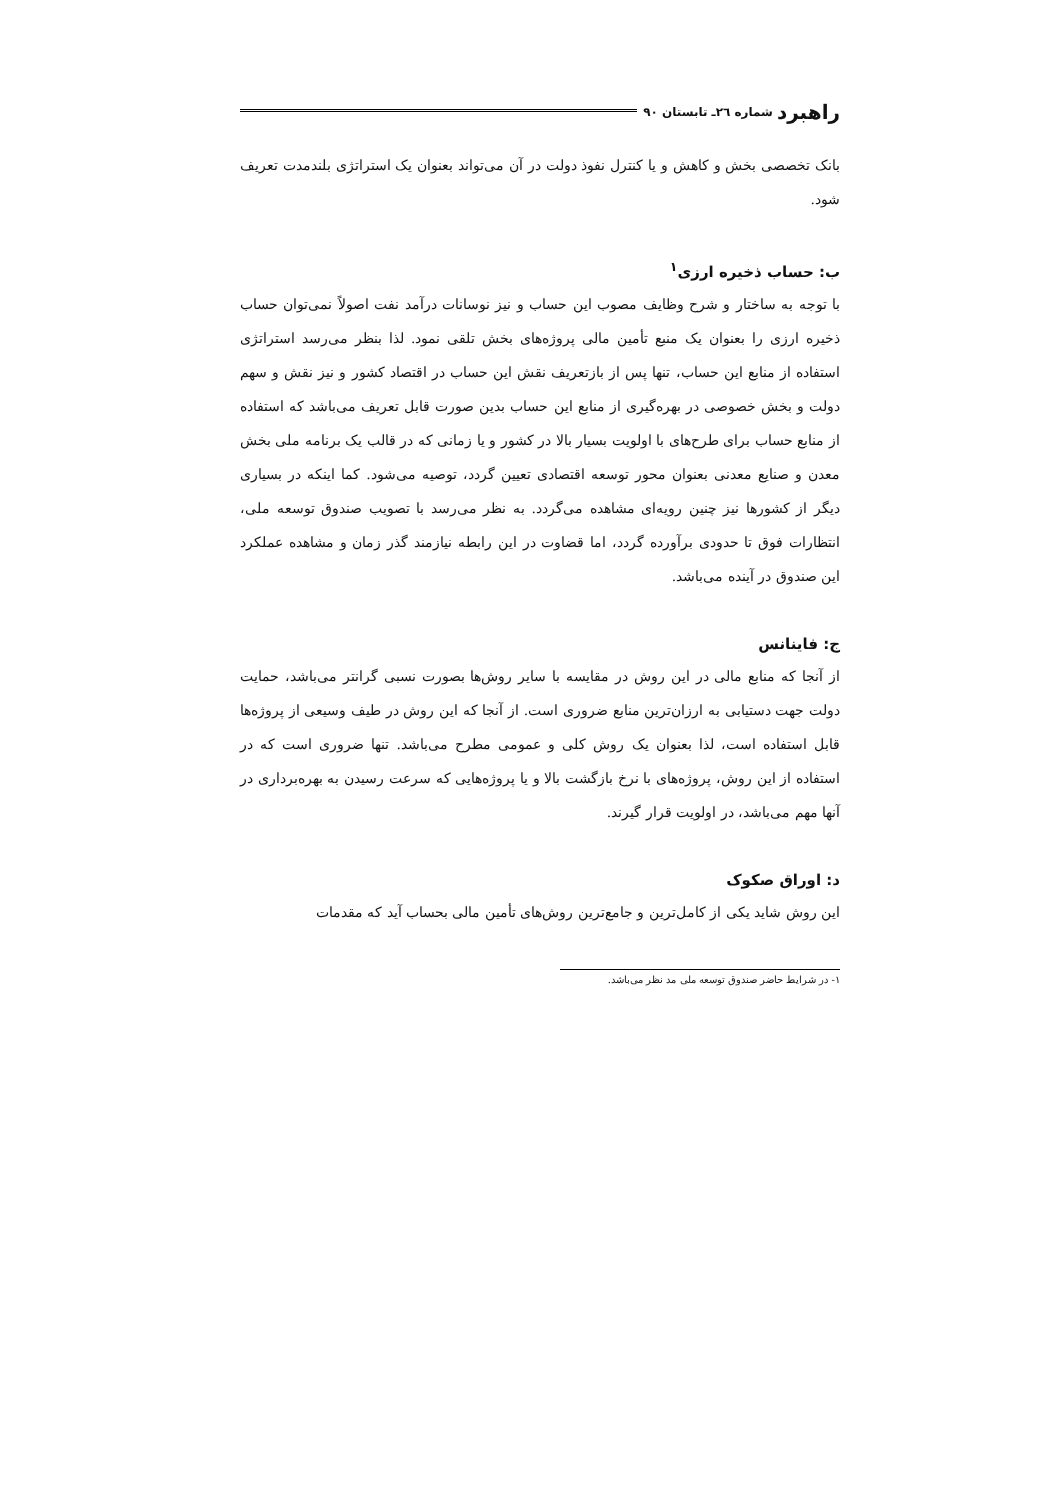راهبرد شماره ٢٦ـ تابستان ٩٠
بانک تخصصی بخش و کاهش و یا کنترل نفوذ دولت در آن می‌تواند بعنوان یک استراتژی بلندمدت تعریف شود.
ب: حساب ذخیره ارزی<sup>١</sup>
با توجه به ساختار و شرح وظایف مصوب این حساب و نیز نوسانات درآمد نفت اصولاً نمی‌توان حساب ذخیره ارزی را بعنوان یک منبع تأمین مالی پروژه‌های بخش تلقی نمود. لذا بنظر می‌رسد استراتژی استفاده از منابع این حساب، تنها پس از بازتعریف نقش این حساب در اقتصاد کشور و نیز نقش و سهم دولت و بخش خصوصی در بهره‌گیری از منابع این حساب بدین صورت قابل تعریف می‌باشد که استفاده از منابع حساب برای طرح‌های با اولویت بسیار بالا در کشور و یا زمانی که در قالب یک برنامه ملی بخش معدن و صنایع معدنی بعنوان محور توسعه اقتصادی تعیین گردد، توصیه می‌شود. کما اینکه در بسیاری دیگر از کشورها نیز چنین رویه‌ای مشاهده می‌گردد. به نظر می‌رسد با تصویب صندوق توسعه ملی، انتظارات فوق تا حدودی برآورده گردد، اما قضاوت در این رابطه نیازمند گذر زمان و مشاهده عملکرد این صندوق در آینده می‌باشد.
ج: فاینانس
از آنجا که منابع مالی در این روش در مقایسه با سایر روش‌ها بصورت نسبی گرانتر می‌باشد، حمایت دولت جهت دستیابی به ارزان‌ترین منابع ضروری است. از آنجا که این روش در طیف وسیعی از پروژه‌ها قابل استفاده است، لذا بعنوان یک روش کلی و عمومی مطرح می‌باشد. تنها ضروری است که در استفاده از این روش، پروژه‌های با نرخ بازگشت بالا و یا پروژه‌هایی که سرعت رسیدن به بهره‌برداری در آنها مهم می‌باشد، در اولویت قرار گیرند.
د: اوراق صکوک
این روش شاید یکی از کامل‌ترین و جامع‌ترین روش‌های تأمین مالی بحساب آید که مقدمات
١- در شرایط حاضر صندوق توسعه ملی مد نظر می‌باشد.